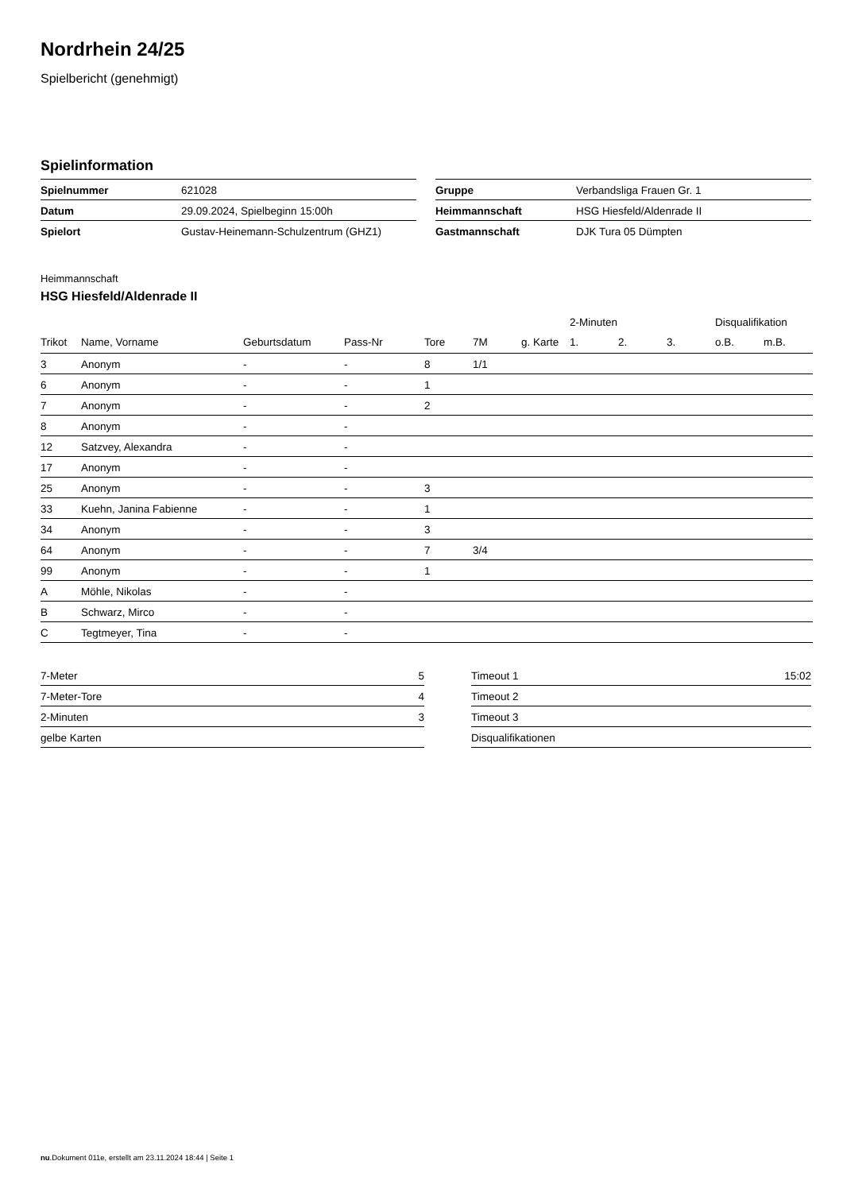Nordrhein 24/25
Spielbericht (genehmigt)
Spielinformation
| Spielnummer | 621028 |
| Datum | 29.09.2024, Spielbeginn 15:00h |
| Spielort | Gustav-Heinemann-Schulzentrum (GHZ1) |
| Gruppe | Verbandsliga Frauen Gr. 1 |
| Heimmannschaft | HSG Hiesfeld/Aldenrade II |
| Gastmannschaft | DJK Tura 05 Dümpten |
Heimmannschaft
HSG Hiesfeld/Aldenrade II
| | | | | | | | 2-Minuten | | | Disqualifikation | |
| --- | --- | --- | --- | --- | --- | --- | --- | --- | --- | --- | --- |
| Trikot | Name, Vorname | Geburtsdatum | Pass-Nr | Tore | 7M | g. Karte | 1. | 2. | 3. | o.B. | m.B. |
| 3 | Anonym | - | - | 8 | 1/1 | | | | | | |
| 6 | Anonym | - | - | 1 | | | | | | | |
| 7 | Anonym | - | - | 2 | | | | | | | |
| 8 | Anonym | - | - | | | | | | | | |
| 12 | Satzvey, Alexandra | - | - | | | | | | | | |
| 17 | Anonym | - | - | | | | | | | | |
| 25 | Anonym | - | - | 3 | | | | | | | |
| 33 | Kuehn, Janina Fabienne | - | - | 1 | | | | | | | |
| 34 | Anonym | - | - | 3 | | | | | | | |
| 64 | Anonym | - | - | 7 | 3/4 | | | | | | |
| 99 | Anonym | - | - | 1 | | | | | | | |
| A | Möhle, Nikolas | - | - | | | | | | | | |
| B | Schwarz, Mirco | - | - | | | | | | | | |
| C | Tegtmeyer, Tina | - | - | | | | | | | | |
| 7-Meter | 5 |
| 7-Meter-Tore | 4 |
| 2-Minuten | 3 |
| gelbe Karten | |
| Timeout 1 | 15:02 |
| Timeout 2 | |
| Timeout 3 | |
| Disqualifikationen | |
nu.Dokument 011e, erstellt am 23.11.2024 18:44 | Seite 1